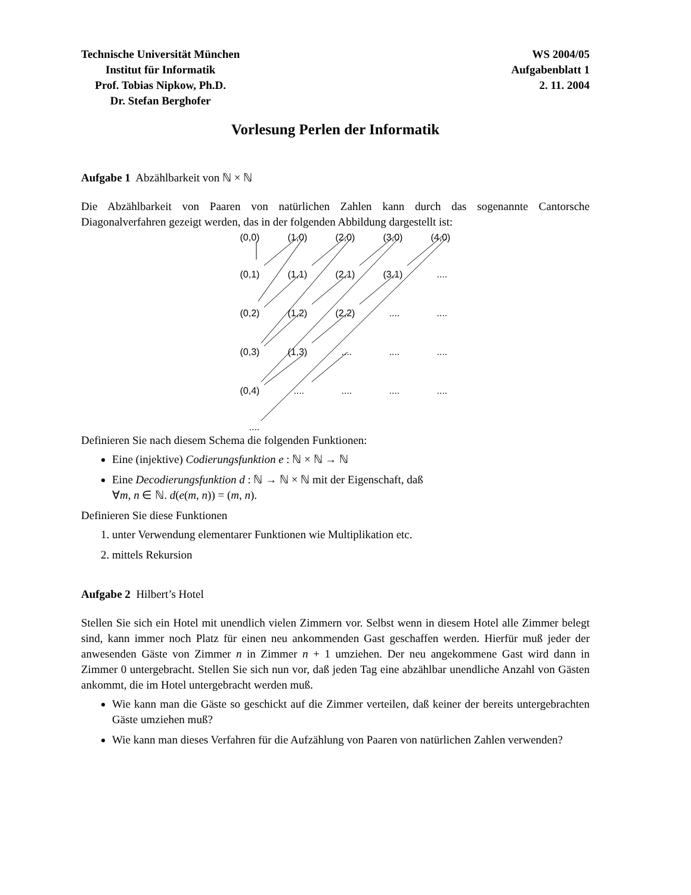Technische Universität München
Institut für Informatik
Prof. Tobias Nipkow, Ph.D.
Dr. Stefan Berghofer
WS 2004/05
Aufgabenblatt 1
2. 11. 2004
Vorlesung Perlen der Informatik
Aufgabe 1 Abzählbarkeit von ℕ × ℕ
Die Abzählbarkeit von Paaren von natürlichen Zahlen kann durch das sogenannte Cantorsche Diagonalverfahren gezeigt werden, das in der folgenden Abbildung dargestellt ist:
(0,0) (1,0) (2,0) (3,0) (4,0)
(0,1) (1,1) (2,1) (3,1)....
(0,2) (1,2) (2,2)........
(0,3) (1,3)............
(0,4)................
....
Definieren Sie nach diesem Schema die folgenden Funktionen:
Eine (injektive) Codierungsfunktion e : ℕ × ℕ → ℕ
Eine Decodierungsfunktion d : ℕ → ℕ × ℕ mit der Eigenschaft, daß
∀m, n ∈ ℕ. d(e(m, n)) = (m, n).
Definieren Sie diese Funktionen
1. unter Verwendung elementarer Funktionen wie Multiplikation etc.
2. mittels Rekursion
Aufgabe 2 Hilbert’s Hotel
Stellen Sie sich ein Hotel mit unendlich vielen Zimmern vor. Selbst wenn in diesem Hotel alle Zimmer belegt sind, kann immer noch Platz für einen neu ankommenden Gast geschaffen werden. Hierfür muß jeder der anwesenden Gäste von Zimmer n in Zimmer n + 1 umziehen. Der neu angekommene Gast wird dann in Zimmer 0 untergebracht. Stellen Sie sich nun vor, daß jeden Tag eine abzählbar unendliche Anzahl von Gästen ankommt, die im Hotel untergebracht werden muß.
Wie kann man die Gäste so geschickt auf die Zimmer verteilen, daß keiner der bereits untergebrachten Gäste umziehen muß?
Wie kann man dieses Verfahren für die Aufzählung von Paaren von natürlichen Zahlen verwenden?